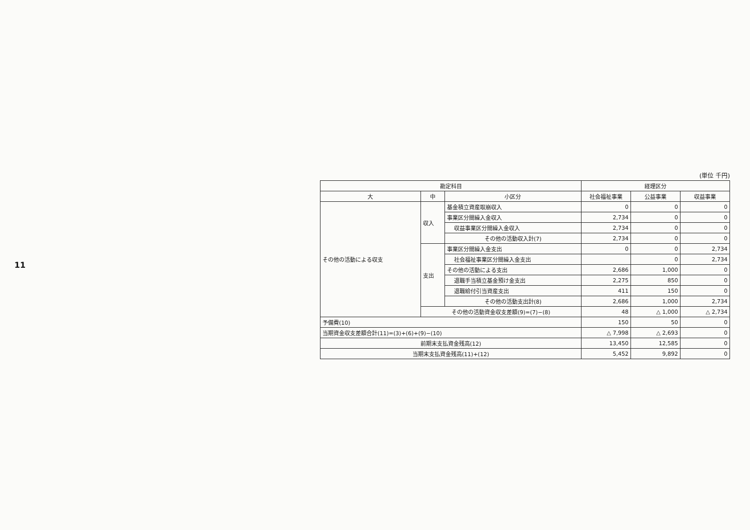11
(単位 千円)
| 勘定科目 | | | 経理区分 | | |
| --- | --- | --- | --- | --- | --- |
| 大 | 中 | 小区分 | 社会福祉事業 | 公益事業 | 収益事業 |
| その他の活動による収支 | 収入 | 基金積立資産取崩収入 | 0 | 0 | 0 |
| | | 事業区分間繰入金収入 | 2,734 | 0 | 0 |
| | | 収益事業区分間繰入金収入 | 2,734 | 0 | 0 |
| | | その他の活動収入計(7) | 2,734 | 0 | 0 |
| | 支出 | 事業区分間繰入金支出 | 0 | 0 | 2,734 |
| | | 社会福祉事業区分間繰入金支出 | | 0 | 2,734 |
| | | その他の活動による支出 | 2,686 | 1,000 | 0 |
| | | 退職手当積立基金預け金支出 | 2,275 | 850 | 0 |
| | | 退職給付引当資産支出 | 411 | 150 | 0 |
| | | その他の活動支出計(8) | 2,686 | 1,000 | 2,734 |
| | その他の活動資金収支差額(9)=(7)−(8) | | 48 | △ 1,000 | △ 2,734 |
| 予備費(10) | | | 150 | 50 | 0 |
| 当期資金収支差額合計(11)=(3)+(6)+(9)−(10) | | | △ 7,998 | △ 2,693 | 0 |
| 前期末支払資金残高(12) | | | 13,450 | 12,585 | 0 |
| 当期末支払資金残高(11)+(12) | | | 5,452 | 9,892 | 0 |